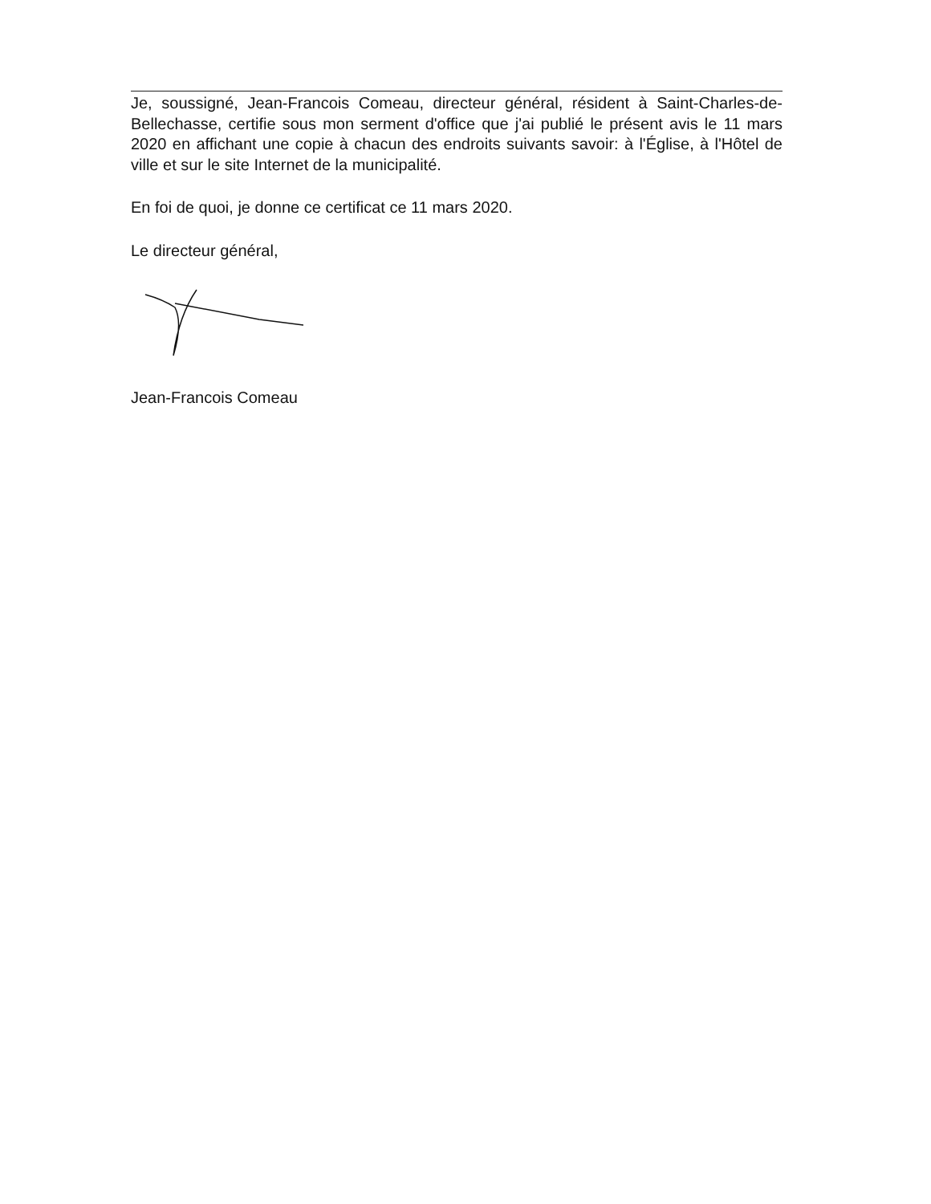Je, soussigné, Jean-Francois Comeau, directeur général, résident à Saint-Charles-de-Bellechasse, certifie sous mon serment d'office que j'ai publié le présent avis le 11 mars 2020 en affichant une copie à chacun des endroits suivants savoir: à l'Église, à l'Hôtel de ville et sur le site Internet de la municipalité.
En foi de quoi, je donne ce certificat ce 11 mars 2020.
Le directeur général,
Jean-Francois Comeau